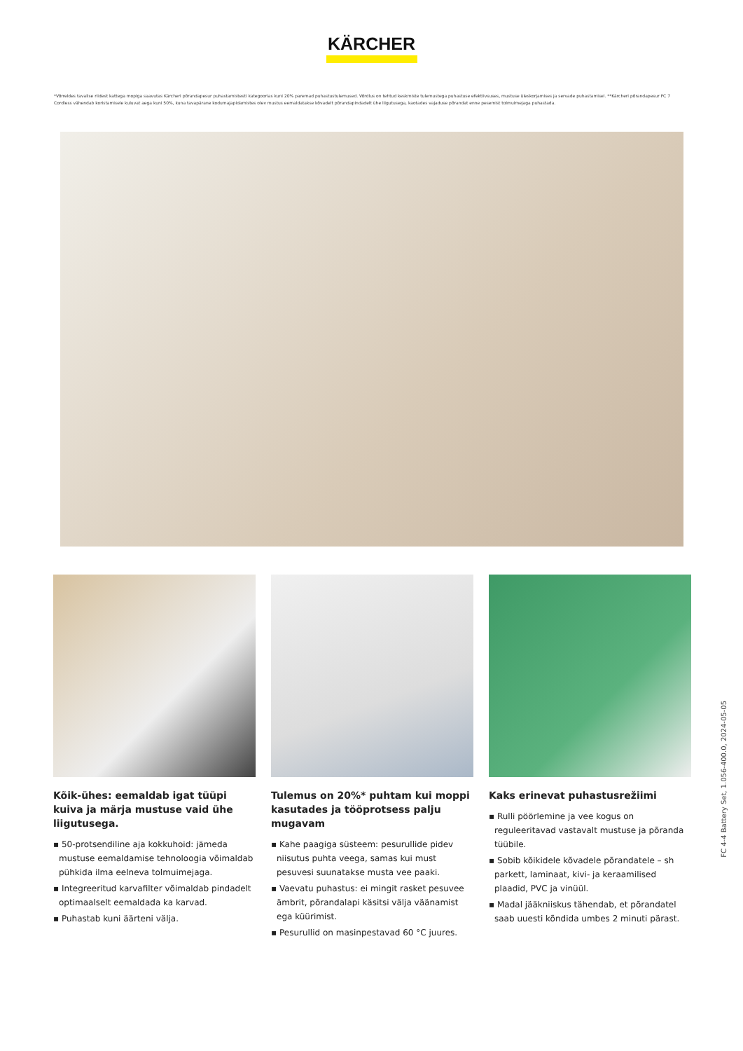KÄRCHER
*Võrreldes tavalise riidest kattega mopiga saavutas Kärcheri põrandapesur puhastamistesti kategoorias kuni 20% paremad puhastustulemused. Võrdlus on tehtud keskmiste tulemustega puhastuse efektiivsuses, mustuse üleskorjamises ja servade puhastamisel. **Kärcheri põrandapesur FC 7 Cordless vähendab koristamisele kuluvat aega kuni 50%, kuna tavapärane kodumajapidamistes olev mustus eemaldatakse kõvadelt põrandapindadelt ühe liigutusega, kaotades vajaduse põrandat enne pesemist tolmuimejaga puhastada.
Kõik-ühes: eemaldab igat tüüpi kuiva ja märja mustuse vaid ühe liigutusega.
▪ 50-protsendiline aja kokkuhoid: jämeda mustuse eemaldamise tehnoloogia võimaldab pühkida ilma eelneva tolmuimejaga.
▪ Integreeritud karvafilter võimaldab pindadelt optimaalselt eemaldada ka karvad.
▪ Puhastab kuni äärteni välja.
Tulemus on 20%* puhtam kui moppi kasutades ja tööprotsess palju mugavam
▪ Kahe paagiga süsteem: pesurullide pidev niisutus puhta veega, samas kui must pesuvesi suunatakse musta vee paaki.
▪ Vaevatu puhastus: ei mingit rasket pesuvee ämbrit, põrandalapi käsitsi välja väänamist ega küürimist.
▪ Pesurullid on masinpestavad 60 °C juures.
Kaks erinevat puhastusrežiimi
▪ Rulli pöörlemine ja vee kogus on reguleeritavad vastavalt mustuse ja põranda tüübile.
▪ Sobib kõikidele kõvadele põrandatele – sh parkett, laminaat, kivi- ja keraamilised plaadid, PVC ja vinüül.
▪ Madal jääkniiskus tähendab, et põrandatel saab uuesti kõndida umbes 2 minuti pärast.
FC 4-4 Battery Set, 1.056-400.0, 2024-05-05